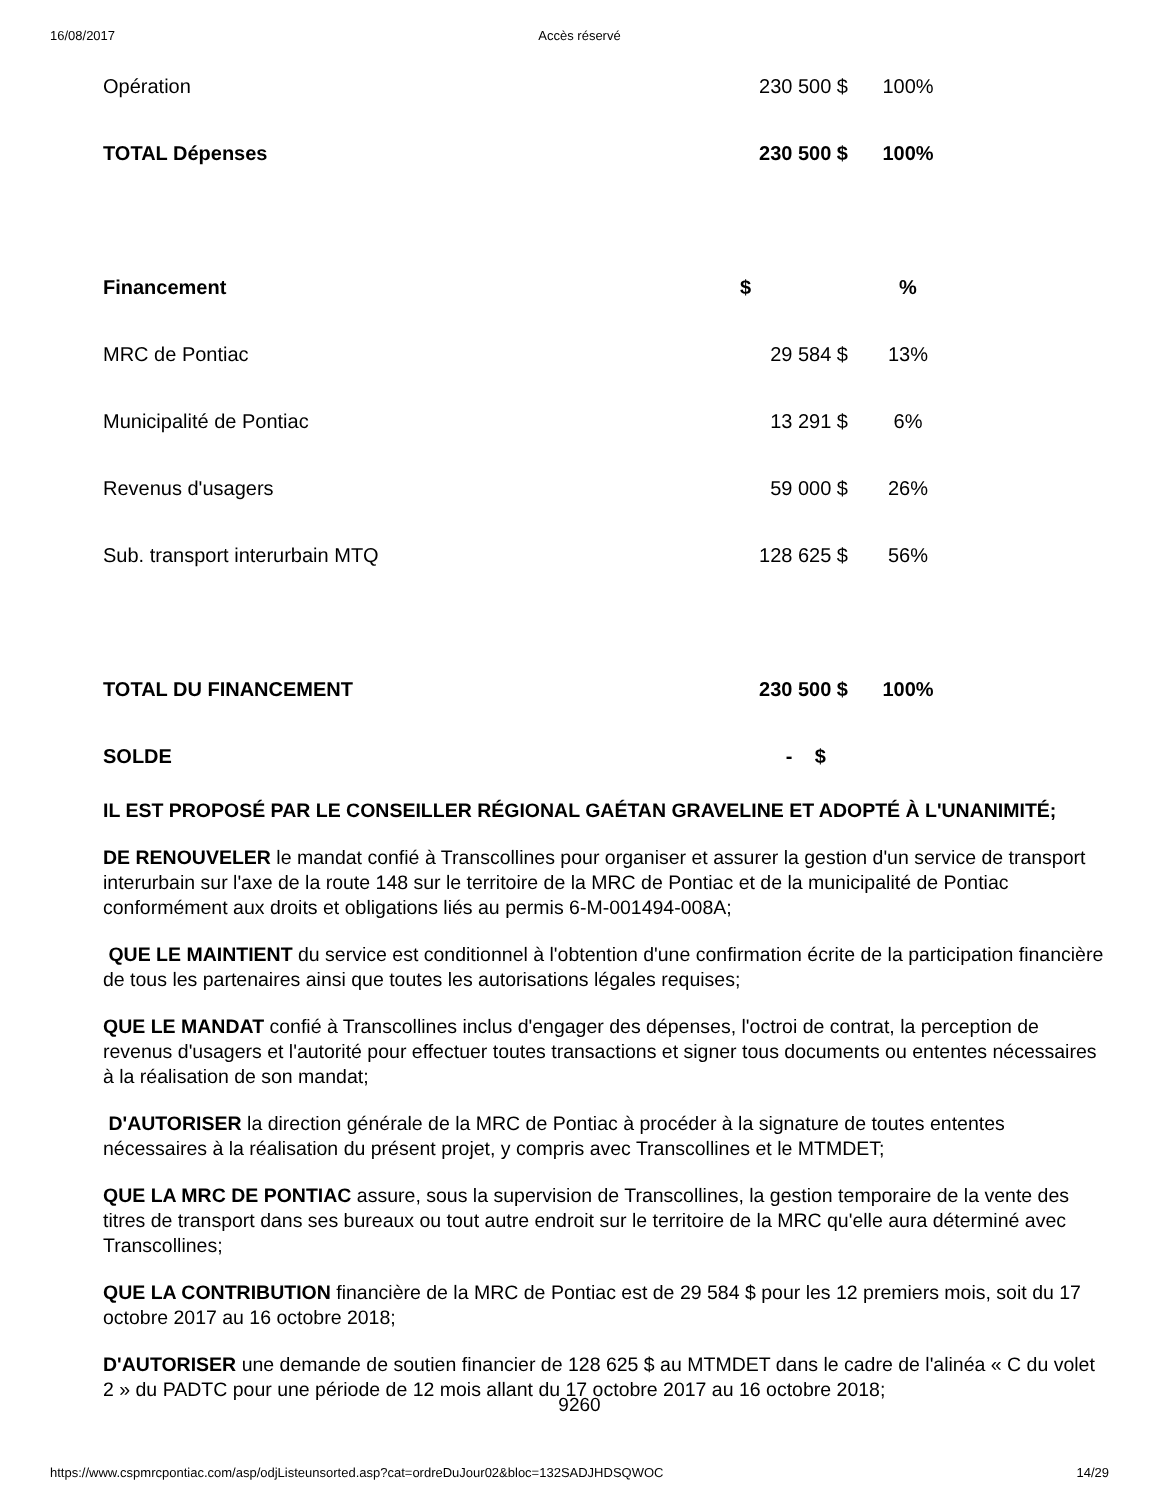16/08/2017 Accès réservé
| Opération | 230 500 $ | 100% |
| TOTAL Dépenses | 230 500 $ | 100% |
| Financement | $ | % |
| MRC de Pontiac | 29 584 $ | 13% |
| Municipalité de Pontiac | 13 291 $ | 6% |
| Revenus d'usagers | 59 000 $ | 26% |
| Sub. transport interurbain MTQ | 128 625 $ | 56% |
| TOTAL DU FINANCEMENT | 230 500 $ | 100% |
| SOLDE | - $ | |
IL EST PROPOSÉ PAR LE CONSEILLER RÉGIONAL GAÉTAN GRAVELINE ET ADOPTÉ À L'UNANIMITÉ;
DE RENOUVELER le mandat confié à Transcollines pour organiser et assurer la gestion d'un service de transport interurbain sur l'axe de la route 148 sur le territoire de la MRC de Pontiac et de la municipalité de Pontiac conformément aux droits et obligations liés au permis 6-M-001494-008A;
QUE LE MAINTIENT du service est conditionnel à l'obtention d'une confirmation écrite de la participation financière de tous les partenaires ainsi que toutes les autorisations légales requises;
QUE LE MANDAT confié à Transcollines inclus d'engager des dépenses, l'octroi de contrat, la perception de revenus d'usagers et l'autorité pour effectuer toutes transactions et signer tous documents ou ententes nécessaires à la réalisation de son mandat;
D'AUTORISER la direction générale de la MRC de Pontiac à procéder à la signature de toutes ententes nécessaires à la réalisation du présent projet, y compris avec Transcollines et le MTMDET;
QUE LA MRC DE PONTIAC assure, sous la supervision de Transcollines, la gestion temporaire de la vente des titres de transport dans ses bureaux ou tout autre endroit sur le territoire de la MRC qu'elle aura déterminé avec Transcollines;
QUE LA CONTRIBUTION financière de la MRC de Pontiac est de 29 584 $ pour les 12 premiers mois, soit du 17 octobre 2017 au 16 octobre 2018;
D'AUTORISER une demande de soutien financier de 128 625 $ au MTMDET dans le cadre de l'alinéa « C du volet 2 » du PADTC pour une période de 12 mois allant du 17 octobre 2017 au 16 octobre 2018;
9260
https://www.cspmrcpontiac.com/asp/odjListeunsorted.asp?cat=ordreDuJour02&bloc=132SADJHDSQWOC 14/29